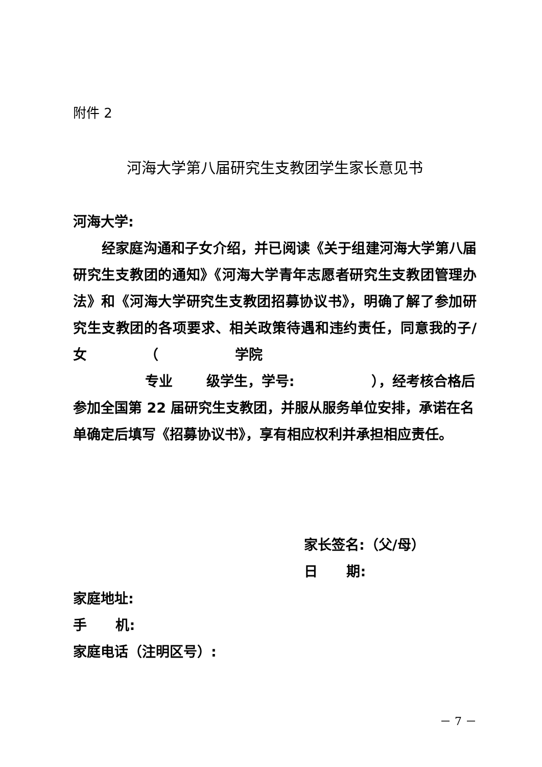附件 2
河海大学第八届研究生支教团学生家长意见书
河海大学:
经家庭沟通和子女介绍，并已阅读《关于组建河海大学第八届研究生支教团的通知》《河海大学青年志愿者研究生支教团管理办法》和《河海大学研究生支教团招募协议书》，明确了解了参加研究生支教团的各项要求、相关政策待遇和违约责任，同意我的子/女 （ 学院
专业 级学生，学号: ），经考核合格后参加全国第 22 届研究生支教团，并服从服务单位安排，承诺在名单确定后填写《招募协议书》，享有相应权利并承担相应责任。
家长签名:（父/母）
日 期:
家庭地址:
手 机:
家庭电话（注明区号）:
－ 7 －